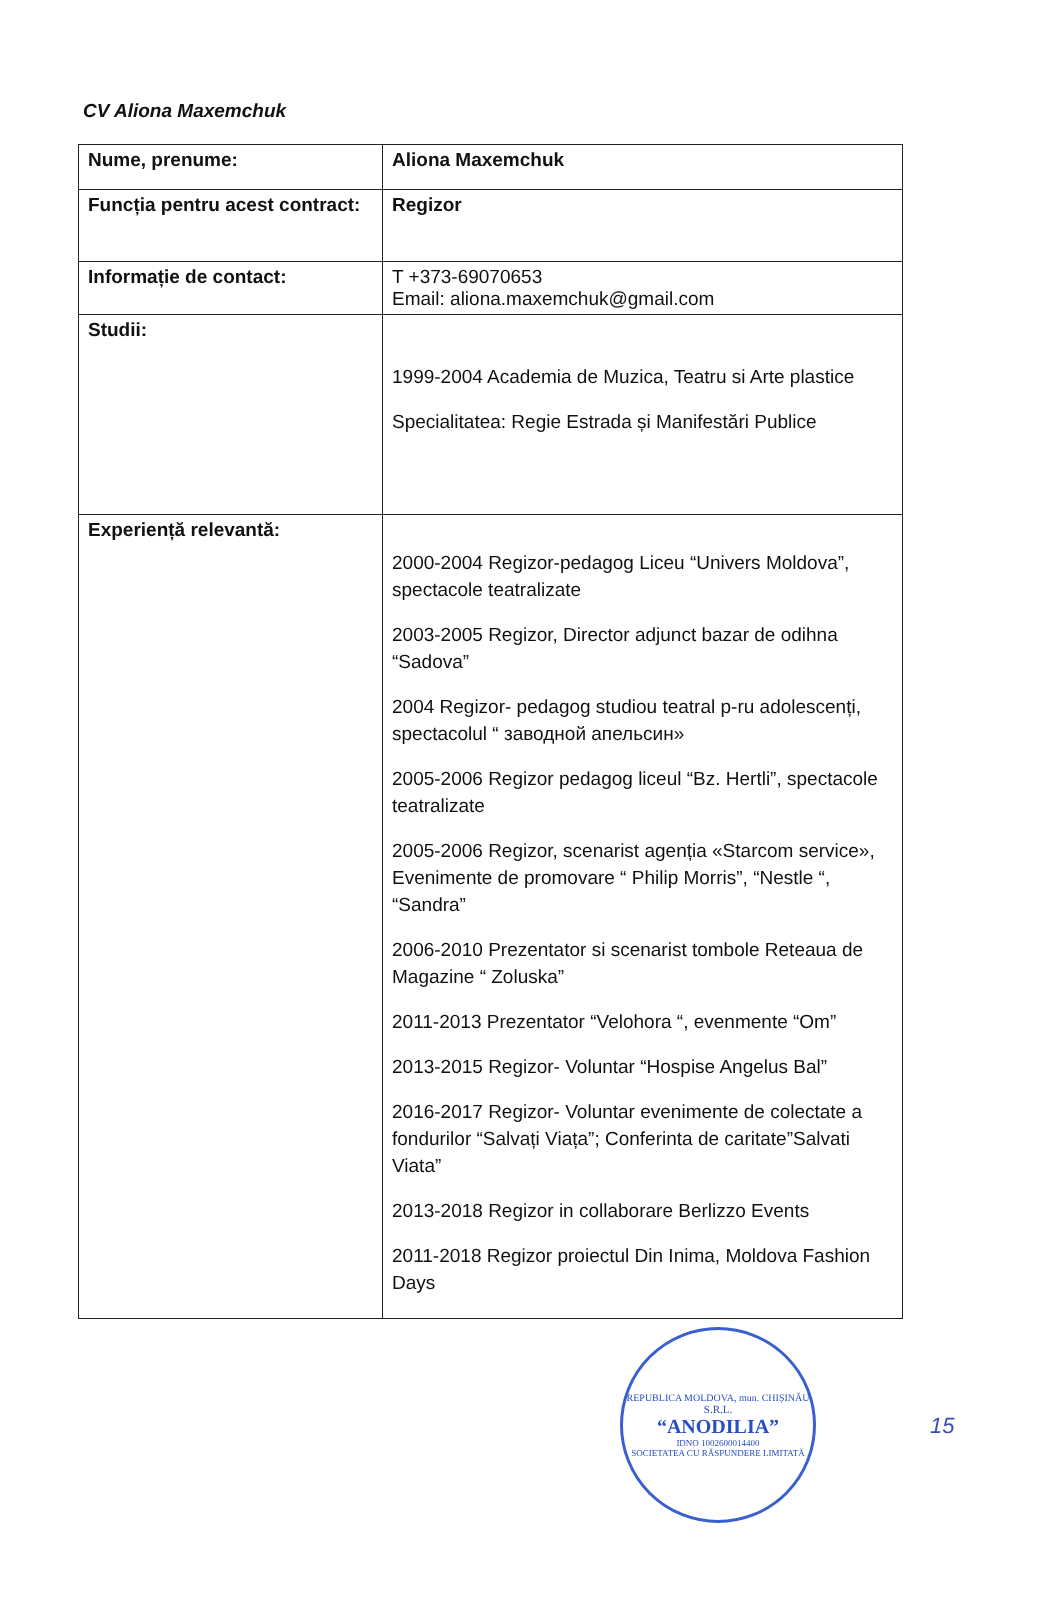CV Aliona Maxemchuk
| Nume, prenume: | Aliona Maxemchuk |
| Funcția pentru acest contract: | Regizor |
| Informație de contact: | T +373-69070653 Email: aliona.maxemchuk@gmail.com |
| Studii: | 1999-2004 Academia de Muzica, Teatru si Arte plastice Specialitatea: Regie Estrada și Manifestări Publice |
| Experiență relevantă: | 2000-2004 Regizor-pedagog Liceu “Univers Moldova”, spectacole teatralizate 2003-2005 Regizor, Director adjunct bazar de odihna “Sadova” 2004 Regizor- pedagog studiou teatral p-ru adolescenți, spectacolul “ заводной апельсин» 2005-2006 Regizor pedagog liceul “Bz. Hertli”, spectacole teatralizate 2005-2006 Regizor, scenarist agenția «Starcom service», Evenimente de promovare “ Philip Morris”, “Nestle “, “Sandra” 2006-2010 Prezentator si scenarist tombole Reteaua de Magazine “ Zoluska” 2011-2013 Prezentator “Velohora “, evenmente “Om” 2013-2015 Regizor- Voluntar “Hospise Angelus Bal” 2016-2017 Regizor- Voluntar evenimente de colectate a fondurilor “Salvați Viața”; Conferinta de caritate”Salvati Viata” 2013-2018 Regizor in collaborare Berlizzo Events 2011-2018 Regizor proiectul Din Inima, Moldova Fashion Days |
REPUBLICA MOLDOVA, mun. CHIȘINĂU
S.R.L.
“ANODILIA”
IDNO 1002600014400
SOCIETATEA CU RĂSPUNDERE LIMITATĂ
15